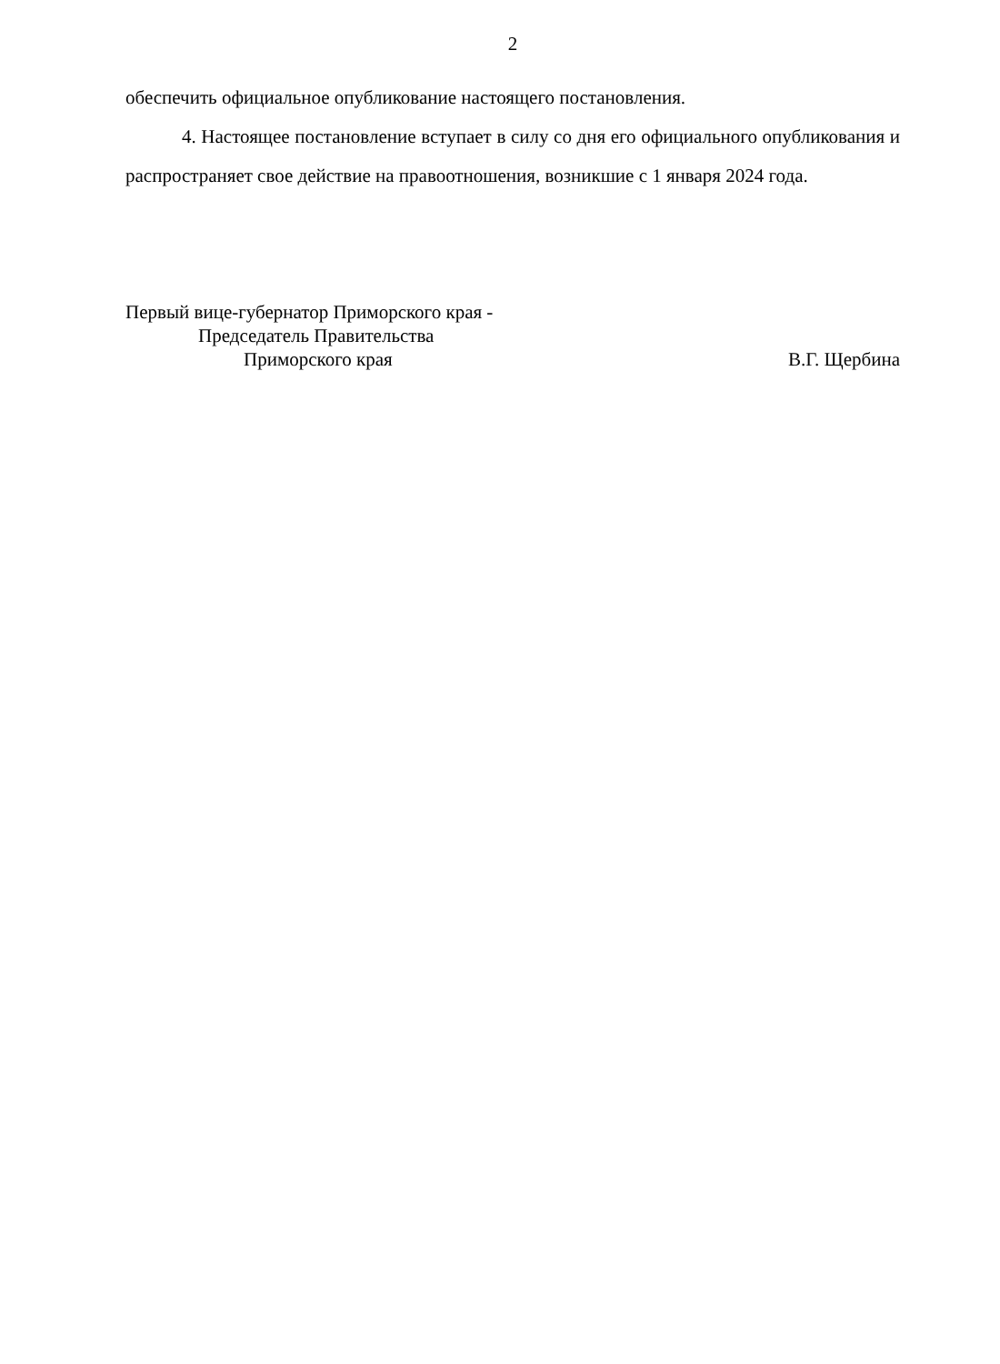2
обеспечить официальное опубликование настоящего постановления.
4. Настоящее постановление вступает в силу со дня его официального опубликования и распространяет свое действие на правоотношения, возникшие с 1 января 2024 года.
Первый вице-губернатор Приморского края -
Председатель Правительства
Приморского края
В.Г. Щербина